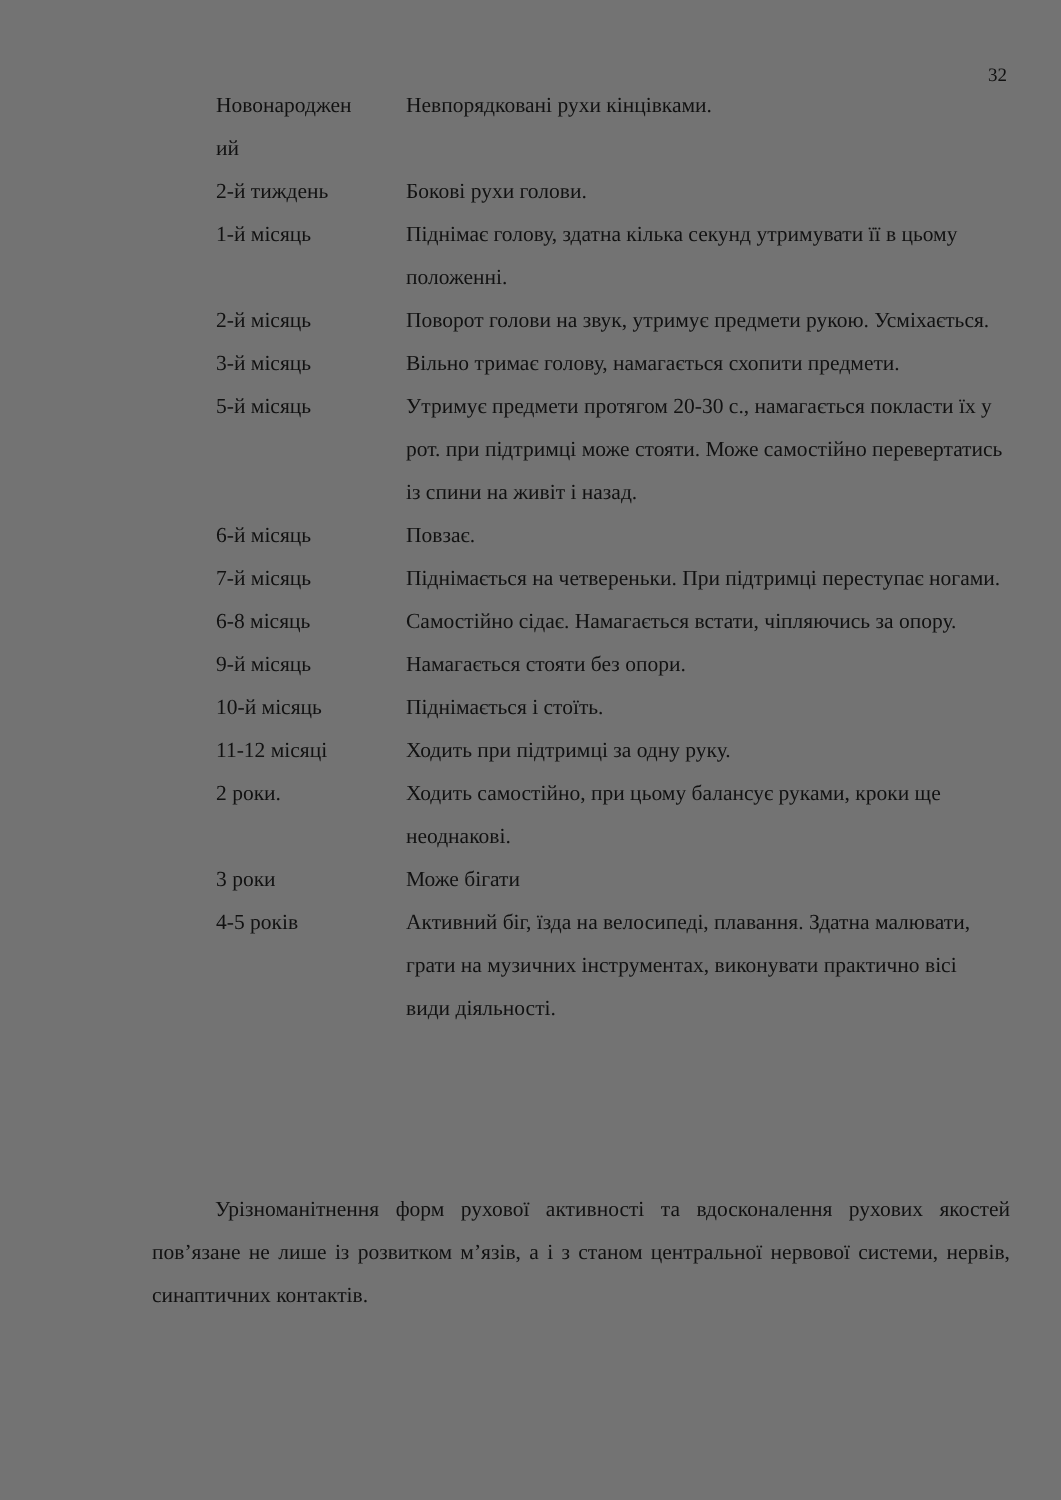32
| Новонароджен ий | Невпорядковані рухи кінцівками. |
| 2-й тиждень | Бокові рухи голови. |
| 1-й місяць | Піднімає голову, здатна кілька секунд утримувати її в цьому положенні. |
| 2-й місяць | Поворот голови на звук, утримує предмети рукою. Усміхається. |
| 3-й місяць | Вільно тримає голову, намагається схопити предмети. |
| 5-й місяць | Утримує предмети протягом 20-30 с., намагається покласти їх у рот. при підтримці може стояти. Може самостійно перевертатись із спини на живіт і назад. |
| 6-й місяць | Повзає. |
| 7-й місяць | Піднімається на четвереньки. При підтримці переступає ногами. |
| 6-8 місяць | Самостійно сідає. Намагається встати, чіпляючись за опору. |
| 9-й місяць | Намагається стояти без опори. |
| 10-й місяць | Піднімається і стоїть. |
| 11-12 місяці | Ходить при підтримці за одну руку. |
| 2 роки. | Ходить самостійно, при цьому балансує руками, кроки ще неоднакові. |
| 3 роки | Може бігати |
| 4-5 років | Активний біг, їзда на велосипеді, плавання. Здатна малювати, грати на музичних інструментах, виконувати практично вісі види діяльності. |
Урізноманітнення форм рухової активності та вдосконалення рухових якостей пов’язане не лише із розвитком м’язів, а і з станом центральної нервової системи, нервів, синаптичних контактів.